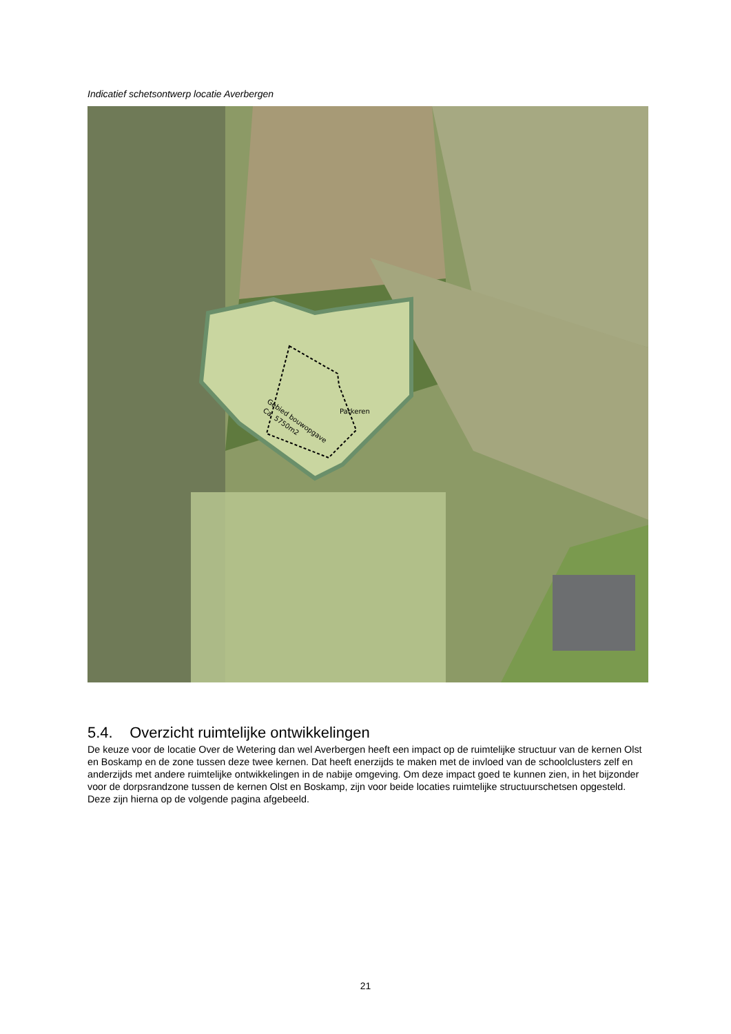Indicatief schetsontwerp locatie Averbergen
Parkeren
Gebied bouwopgave
Ca. 5750m2
5.4. Overzicht ruimtelijke ontwikkelingen
De keuze voor de locatie Over de Wetering dan wel Averbergen heeft een impact op de ruimtelijke structuur van de kernen Olst en Boskamp en de zone tussen deze twee kernen. Dat heeft enerzijds te maken met de invloed van de schoolclusters zelf en anderzijds met andere ruimtelijke ontwikkelingen in de nabije omgeving. Om deze impact goed te kunnen zien, in het bijzonder voor de dorpsrandzone tussen de kernen Olst en Boskamp, zijn voor beide locaties ruimtelijke structuurschetsen opgesteld. Deze zijn hierna op de volgende pagina afgebeeld.
21